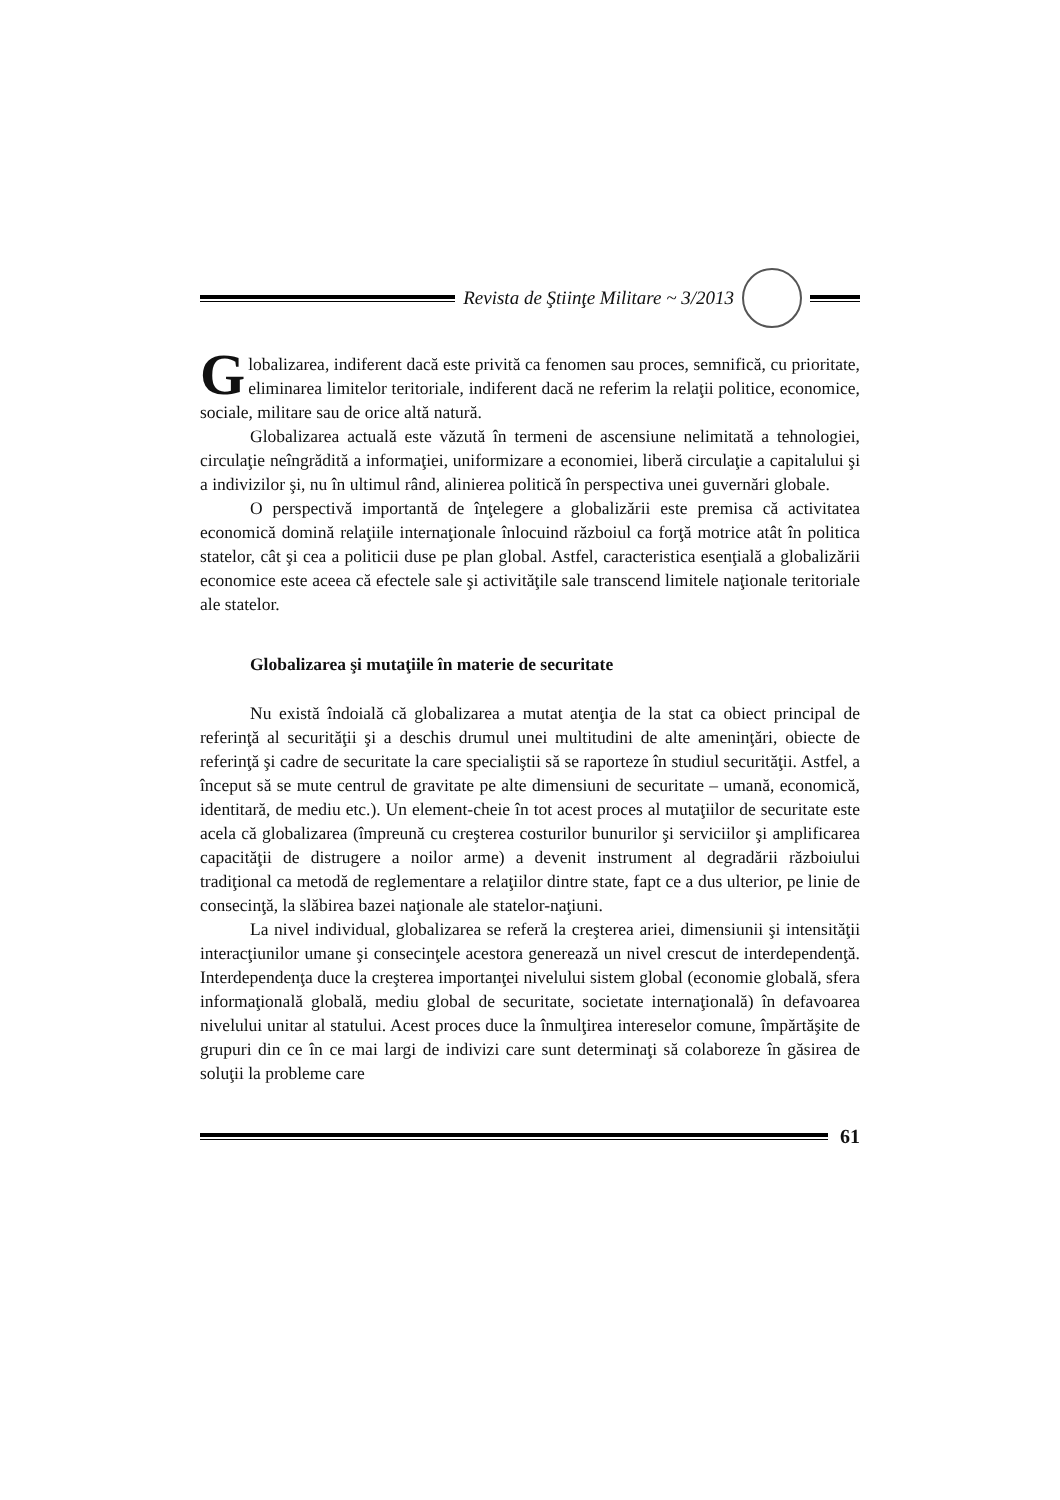Revista de Ştiinţe Militare ~ 3/2013
Globalizarea, indiferent dacă este privită ca fenomen sau proces, semnifică, cu prioritate, eliminarea limitelor teritoriale, indiferent dacă ne referim la relaţii politice, economice, sociale, militare sau de orice altă natură.
Globalizarea actuală este văzută în termeni de ascensiune nelimitată a tehnologiei, circulaţie neîngrădită a informaţiei, uniformizare a economiei, liberă circulaţie a capitalului şi a indivizilor şi, nu în ultimul rând, alinierea politică în perspectiva unei guvernări globale.
O perspectivă importantă de înţelegere a globalizării este premisa că activitatea economică domină relaţiile internaţionale înlocuind războiul ca forţă motrice atât în politica statelor, cât şi cea a politicii duse pe plan global. Astfel, caracteristica esenţială a globalizării economice este aceea că efectele sale şi activităţile sale transcend limitele naţionale teritoriale ale statelor.
Globalizarea şi mutaţiile în materie de securitate
Nu există îndoială că globalizarea a mutat atenţia de la stat ca obiect principal de referinţă al securităţii şi a deschis drumul unei multitudini de alte ameninţări, obiecte de referinţă şi cadre de securitate la care specialiştii să se raporteze în studiul securităţii. Astfel, a început să se mute centrul de gravitate pe alte dimensiuni de securitate – umană, economică, identitară, de mediu etc.). Un element-cheie în tot acest proces al mutaţiilor de securitate este acela că globalizarea (împreună cu creşterea costurilor bunurilor şi serviciilor şi amplificarea capacităţii de distrugere a noilor arme) a devenit instrument al degradării războiului tradiţional ca metodă de reglementare a relaţiilor dintre state, fapt ce a dus ulterior, pe linie de consecinţă, la slăbirea bazei naţionale ale statelor-naţiuni.
La nivel individual, globalizarea se referă la creşterea ariei, dimensiunii şi intensităţii interacţiunilor umane şi consecinţele acestora generează un nivel crescut de interdependenţă. Interdependenţa duce la creşterea importanţei nivelului sistem global (economie globală, sfera informaţională globală, mediu global de securitate, societate internaţională) în defavoarea nivelului unitar al statului. Acest proces duce la înmulţirea intereselor comune, împărtăşite de grupuri din ce în ce mai largi de indivizi care sunt determinaţi să colaboreze în găsirea de soluţii la probleme care
61